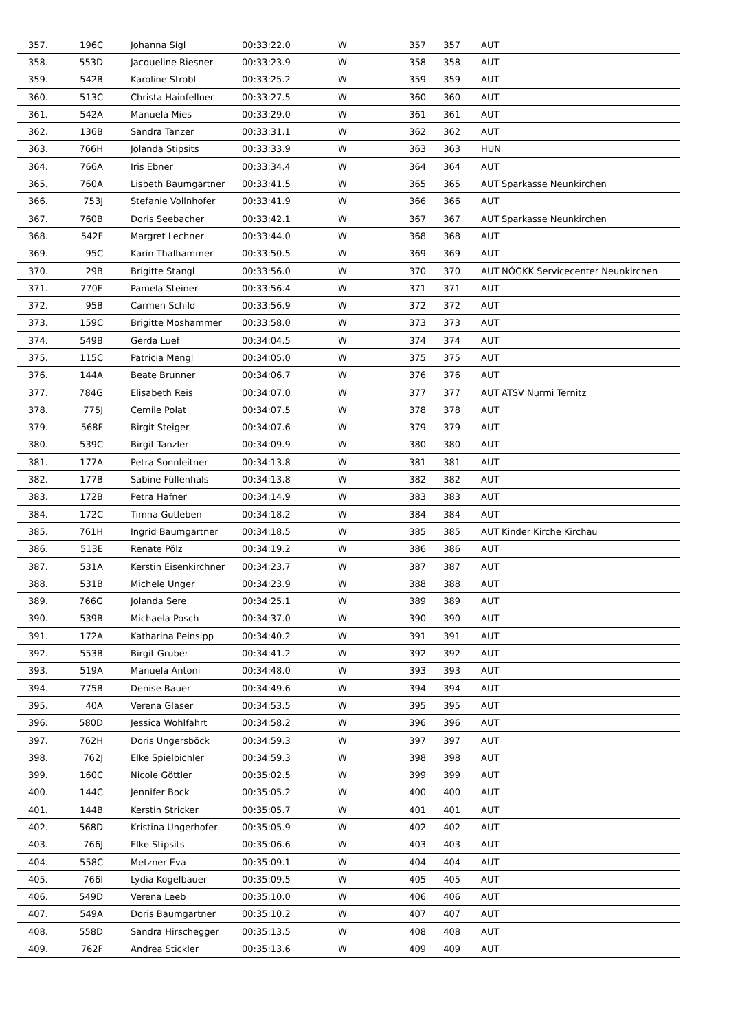| 357. | 196C | Johanna Sigl | 00:33:22.0 | W | 357 | 357 | AUT | |
| 358. | 553D | Jacqueline Riesner | 00:33:23.9 | W | 358 | 358 | AUT | |
| 359. | 542B | Karoline Strobl | 00:33:25.2 | W | 359 | 359 | AUT | |
| 360. | 513C | Christa Hainfellner | 00:33:27.5 | W | 360 | 360 | AUT | |
| 361. | 542A | Manuela Mies | 00:33:29.0 | W | 361 | 361 | AUT | |
| 362. | 136B | Sandra Tanzer | 00:33:31.1 | W | 362 | 362 | AUT | |
| 363. | 766H | Jolanda Stipsits | 00:33:33.9 | W | 363 | 363 | HUN | |
| 364. | 766A | Iris Ebner | 00:33:34.4 | W | 364 | 364 | AUT | |
| 365. | 760A | Lisbeth Baumgartner | 00:33:41.5 | W | 365 | 365 | AUT | Sparkasse Neunkirchen |
| 366. | 753J | Stefanie Vollnhofer | 00:33:41.9 | W | 366 | 366 | AUT | |
| 367. | 760B | Doris Seebacher | 00:33:42.1 | W | 367 | 367 | AUT | Sparkasse Neunkirchen |
| 368. | 542F | Margret Lechner | 00:33:44.0 | W | 368 | 368 | AUT | |
| 369. | 95C | Karin Thalhammer | 00:33:50.5 | W | 369 | 369 | AUT | |
| 370. | 29B | Brigitte Stangl | 00:33:56.0 | W | 370 | 370 | AUT | NÖGKK Servicecenter Neunkirchen |
| 371. | 770E | Pamela Steiner | 00:33:56.4 | W | 371 | 371 | AUT | |
| 372. | 95B | Carmen Schild | 00:33:56.9 | W | 372 | 372 | AUT | |
| 373. | 159C | Brigitte Moshammer | 00:33:58.0 | W | 373 | 373 | AUT | |
| 374. | 549B | Gerda Luef | 00:34:04.5 | W | 374 | 374 | AUT | |
| 375. | 115C | Patricia Mengl | 00:34:05.0 | W | 375 | 375 | AUT | |
| 376. | 144A | Beate Brunner | 00:34:06.7 | W | 376 | 376 | AUT | |
| 377. | 784G | Elisabeth Reis | 00:34:07.0 | W | 377 | 377 | AUT | ATSV Nurmi Ternitz |
| 378. | 775J | Cemile Polat | 00:34:07.5 | W | 378 | 378 | AUT | |
| 379. | 568F | Birgit Steiger | 00:34:07.6 | W | 379 | 379 | AUT | |
| 380. | 539C | Birgit Tanzler | 00:34:09.9 | W | 380 | 380 | AUT | |
| 381. | 177A | Petra Sonnleitner | 00:34:13.8 | W | 381 | 381 | AUT | |
| 382. | 177B | Sabine Füllenhals | 00:34:13.8 | W | 382 | 382 | AUT | |
| 383. | 172B | Petra Hafner | 00:34:14.9 | W | 383 | 383 | AUT | |
| 384. | 172C | Timna Gutleben | 00:34:18.2 | W | 384 | 384 | AUT | |
| 385. | 761H | Ingrid Baumgartner | 00:34:18.5 | W | 385 | 385 | AUT | Kinder Kirche Kirchau |
| 386. | 513E | Renate Pölz | 00:34:19.2 | W | 386 | 386 | AUT | |
| 387. | 531A | Kerstin Eisenkirchner | 00:34:23.7 | W | 387 | 387 | AUT | |
| 388. | 531B | Michele Unger | 00:34:23.9 | W | 388 | 388 | AUT | |
| 389. | 766G | Jolanda Sere | 00:34:25.1 | W | 389 | 389 | AUT | |
| 390. | 539B | Michaela Posch | 00:34:37.0 | W | 390 | 390 | AUT | |
| 391. | 172A | Katharina Peinsipp | 00:34:40.2 | W | 391 | 391 | AUT | |
| 392. | 553B | Birgit Gruber | 00:34:41.2 | W | 392 | 392 | AUT | |
| 393. | 519A | Manuela Antoni | 00:34:48.0 | W | 393 | 393 | AUT | |
| 394. | 775B | Denise Bauer | 00:34:49.6 | W | 394 | 394 | AUT | |
| 395. | 40A | Verena Glaser | 00:34:53.5 | W | 395 | 395 | AUT | |
| 396. | 580D | Jessica Wohlfahrt | 00:34:58.2 | W | 396 | 396 | AUT | |
| 397. | 762H | Doris Ungersböck | 00:34:59.3 | W | 397 | 397 | AUT | |
| 398. | 762J | Elke Spielbichler | 00:34:59.3 | W | 398 | 398 | AUT | |
| 399. | 160C | Nicole Göttler | 00:35:02.5 | W | 399 | 399 | AUT | |
| 400. | 144C | Jennifer Bock | 00:35:05.2 | W | 400 | 400 | AUT | |
| 401. | 144B | Kerstin Stricker | 00:35:05.7 | W | 401 | 401 | AUT | |
| 402. | 568D | Kristina Ungerhofer | 00:35:05.9 | W | 402 | 402 | AUT | |
| 403. | 766J | Elke Stipsits | 00:35:06.6 | W | 403 | 403 | AUT | |
| 404. | 558C | Metzner Eva | 00:35:09.1 | W | 404 | 404 | AUT | |
| 405. | 766I | Lydia Kogelbauer | 00:35:09.5 | W | 405 | 405 | AUT | |
| 406. | 549D | Verena Leeb | 00:35:10.0 | W | 406 | 406 | AUT | |
| 407. | 549A | Doris Baumgartner | 00:35:10.2 | W | 407 | 407 | AUT | |
| 408. | 558D | Sandra Hirschegger | 00:35:13.5 | W | 408 | 408 | AUT | |
| 409. | 762F | Andrea Stickler | 00:35:13.6 | W | 409 | 409 | AUT | |